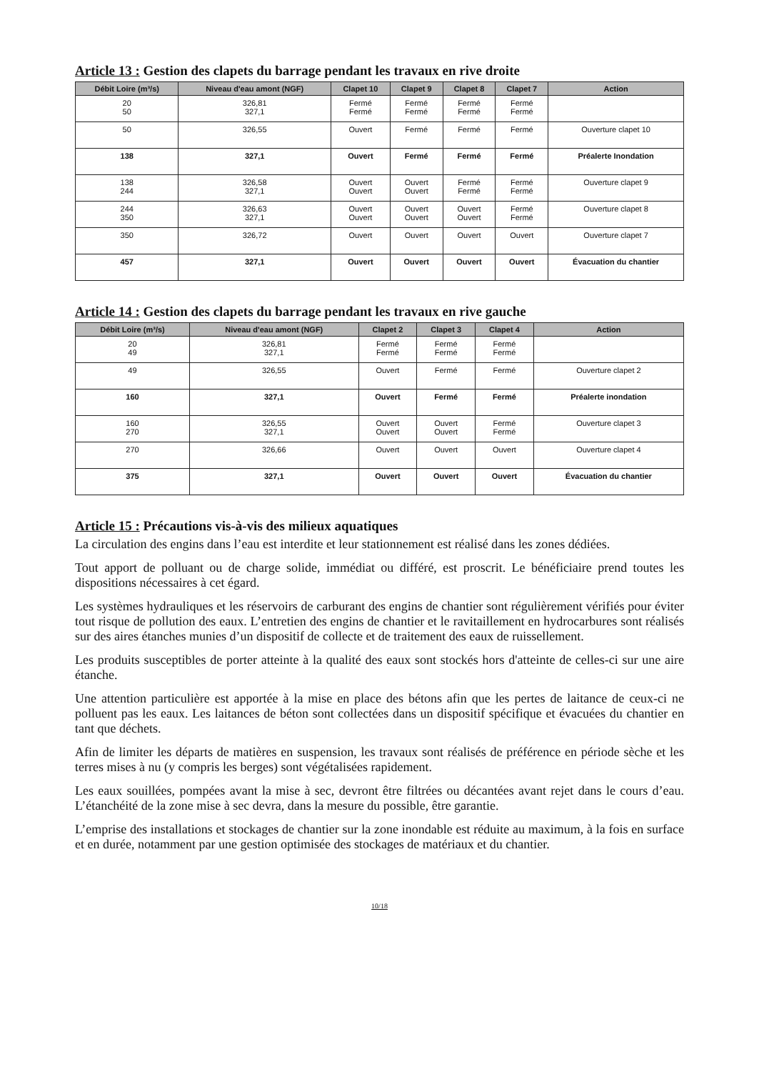Article 13 : Gestion des clapets du barrage pendant les travaux en rive droite
| Débit Loire (m³/s) | Niveau d'eau amont (NGF) | Clapet 10 | Clapet 9 | Clapet 8 | Clapet 7 | Action |
| --- | --- | --- | --- | --- | --- | --- |
| 20 50 | 326,81 327,1 | Fermé Fermé | Fermé Fermé | Fermé Fermé | Fermé Fermé | |
| 50 | 326,55 | Ouvert | Fermé | Fermé | Fermé | Ouverture clapet 10 |
| 138 | 327,1 | Ouvert | Fermé | Fermé | Fermé | Préalerte Inondation |
| 138 244 | 326,58 327,1 | Ouvert Ouvert | Ouvert Ouvert | Fermé Fermé | Fermé Fermé | Ouverture clapet 9 |
| 244 350 | 326,63 327,1 | Ouvert Ouvert | Ouvert Ouvert | Ouvert Ouvert | Fermé Fermé | Ouverture clapet 8 |
| 350 | 326,72 | Ouvert | Ouvert | Ouvert | Ouvert | Ouverture clapet 7 |
| 457 | 327,1 | Ouvert | Ouvert | Ouvert | Ouvert | Évacuation du chantier |
Article 14 : Gestion des clapets du barrage pendant les travaux en rive gauche
| Débit Loire (m³/s) | Niveau d'eau amont (NGF) | Clapet 2 | Clapet 3 | Clapet 4 | Action |
| --- | --- | --- | --- | --- | --- |
| 20 49 | 326,81 327,1 | Fermé Fermé | Fermé Fermé | Fermé Fermé | |
| 49 | 326,55 | Ouvert | Fermé | Fermé | Ouverture clapet 2 |
| 160 | 327,1 | Ouvert | Fermé | Fermé | Préalerte inondation |
| 160 270 | 326,55 327,1 | Ouvert Ouvert | Ouvert Ouvert | Fermé Fermé | Ouverture clapet 3 |
| 270 | 326,66 | Ouvert | Ouvert | Ouvert | Ouverture clapet 4 |
| 375 | 327,1 | Ouvert | Ouvert | Ouvert | Évacuation du chantier |
Article 15 : Précautions vis-à-vis des milieux aquatiques
La circulation des engins dans l’eau est interdite et leur stationnement est réalisé dans les zones dédiées.
Tout apport de polluant ou de charge solide, immédiat ou différé, est proscrit. Le bénéficiaire prend toutes les dispositions nécessaires à cet égard.
Les systèmes hydrauliques et les réservoirs de carburant des engins de chantier sont régulièrement vérifiés pour éviter tout risque de pollution des eaux. L’entretien des engins de chantier et le ravitaillement en hydrocarbures sont réalisés sur des aires étanches munies d’un dispositif de collecte et de traitement des eaux de ruissellement.
Les produits susceptibles de porter atteinte à la qualité des eaux sont stockés hors d'atteinte de celles-ci sur une aire étanche.
Une attention particulière est apportée à la mise en place des bétons afin que les pertes de laitance de ceux-ci ne polluent pas les eaux. Les laitances de béton sont collectées dans un dispositif spécifique et évacuées du chantier en tant que déchets.
Afin de limiter les départs de matières en suspension, les travaux sont réalisés de préférence en période sèche et les terres mises à nu (y compris les berges) sont végétalisées rapidement.
Les eaux souillées, pompées avant la mise à sec, devront être filtrées ou décantées avant rejet dans le cours d’eau. L’étanchéité de la zone mise à sec devra, dans la mesure du possible, être garantie.
L’emprise des installations et stockages de chantier sur la zone inondable est réduite au maximum, à la fois en surface et en durée, notamment par une gestion optimisée des stockages de matériaux et du chantier.
10/18